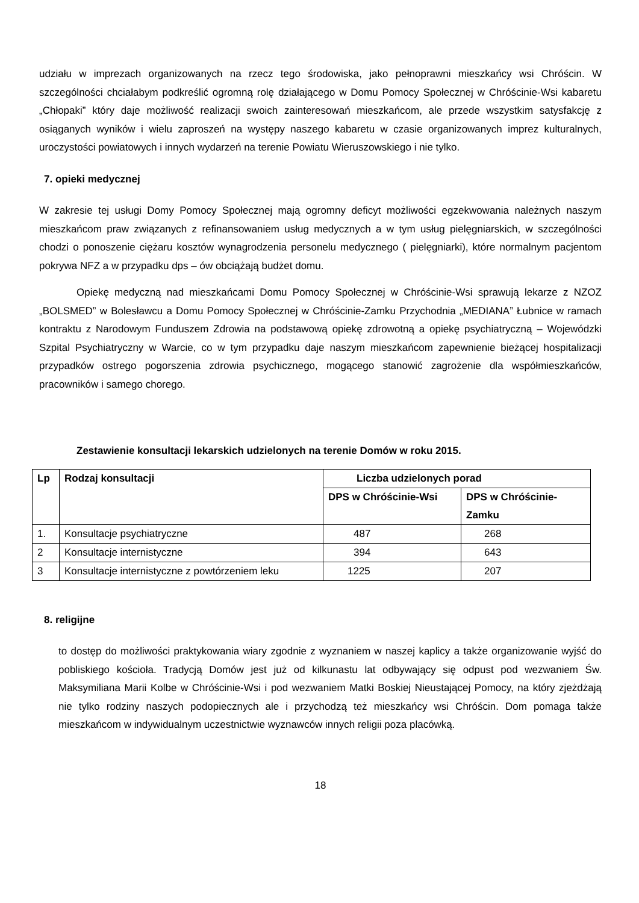udziału w imprezach organizowanych na rzecz tego środowiska, jako pełnoprawni mieszkańcy wsi Chróścin. W szczególności chciałabym podkreślić ogromną rolę działającego w Domu Pomocy Społecznej w Chróścinie-Wsi kabaretu „Chłopaki” który daje możliwość realizacji swoich zainteresowań mieszkańcom, ale przede wszystkim satysfakcję z osiąganych wyników i wielu zaproszeń na występy naszego kabaretu w czasie organizowanych imprez kulturalnych, uroczystości powiatowych i innych wydarzeń na terenie Powiatu Wieruszowskiego i nie tylko.
7. opieki medycznej
W zakresie tej usługi Domy Pomocy Społecznej mają ogromny deficyt możliwości egzekwowania należnych naszym mieszkańcom praw związanych z refinansowaniem usług medycznych a w tym usług pielęgniarskich, w szczególności chodzi o ponoszenie ciężaru kosztów wynagrodzenia personelu medycznego ( pielęgniarki), które normalnym pacjentom pokrywa NFZ a w przypadku dps – ów obciążają budżet domu.
Opiekę medyczną nad mieszkańcami Domu Pomocy Społecznej w Chróścinie-Wsi sprawują lekarze z NZOZ „BOLSMED” w Bolesławcu a Domu Pomocy Społecznej w Chróścinie-Zamku Przychodnia „MEDIANA” Łubnice w ramach kontraktu z Narodowym Funduszem Zdrowia na podstawową opiekę zdrowotną a opiekę psychiatryczną – Wojewódzki Szpital Psychiatryczny w Warcie, co w tym przypadku daje naszym mieszkańcom zapewnienie bieżącej hospitalizacji przypadków ostrego pogorszenia zdrowia psychicznego, mogącego stanowić zagrożenie dla współmieszkańców, pracowników i samego chorego.
Zestawienie konsultacji lekarskich udzielonych na terenie Domów w roku 2015.
| Lp | Rodzaj konsultacji | Liczba udzielonych porad | |
| --- | --- | --- | --- |
| | | DPS w Chróścinie-Wsi | DPS w Chróścinie-Zamku |
| 1. | Konsultacje psychiatryczne | 487 | 268 |
| 2 | Konsultacje internistyczne | 394 | 643 |
| 3 | Konsultacje internistyczne z powtórzeniem leku | 1225 | 207 |
8. religijne
to dostęp do możliwości praktykowania wiary zgodnie z wyznaniem w naszej kaplicy a także organizowanie wyjść do pobliskiego kościoła. Tradycją Domów jest już od kilkunastu lat odbywający się odpust pod wezwaniem Św. Maksymiliana Marii Kolbe w Chróścinie-Wsi i pod wezwaniem Matki Boskiej Nieustającej Pomocy, na który zjeżdżają nie tylko rodziny naszych podopiecznych ale i przychodzą też mieszkańcy wsi Chróścin. Dom pomaga także mieszkańcom w indywidualnym uczestnictwie wyznawców innych religii poza placówką.
18